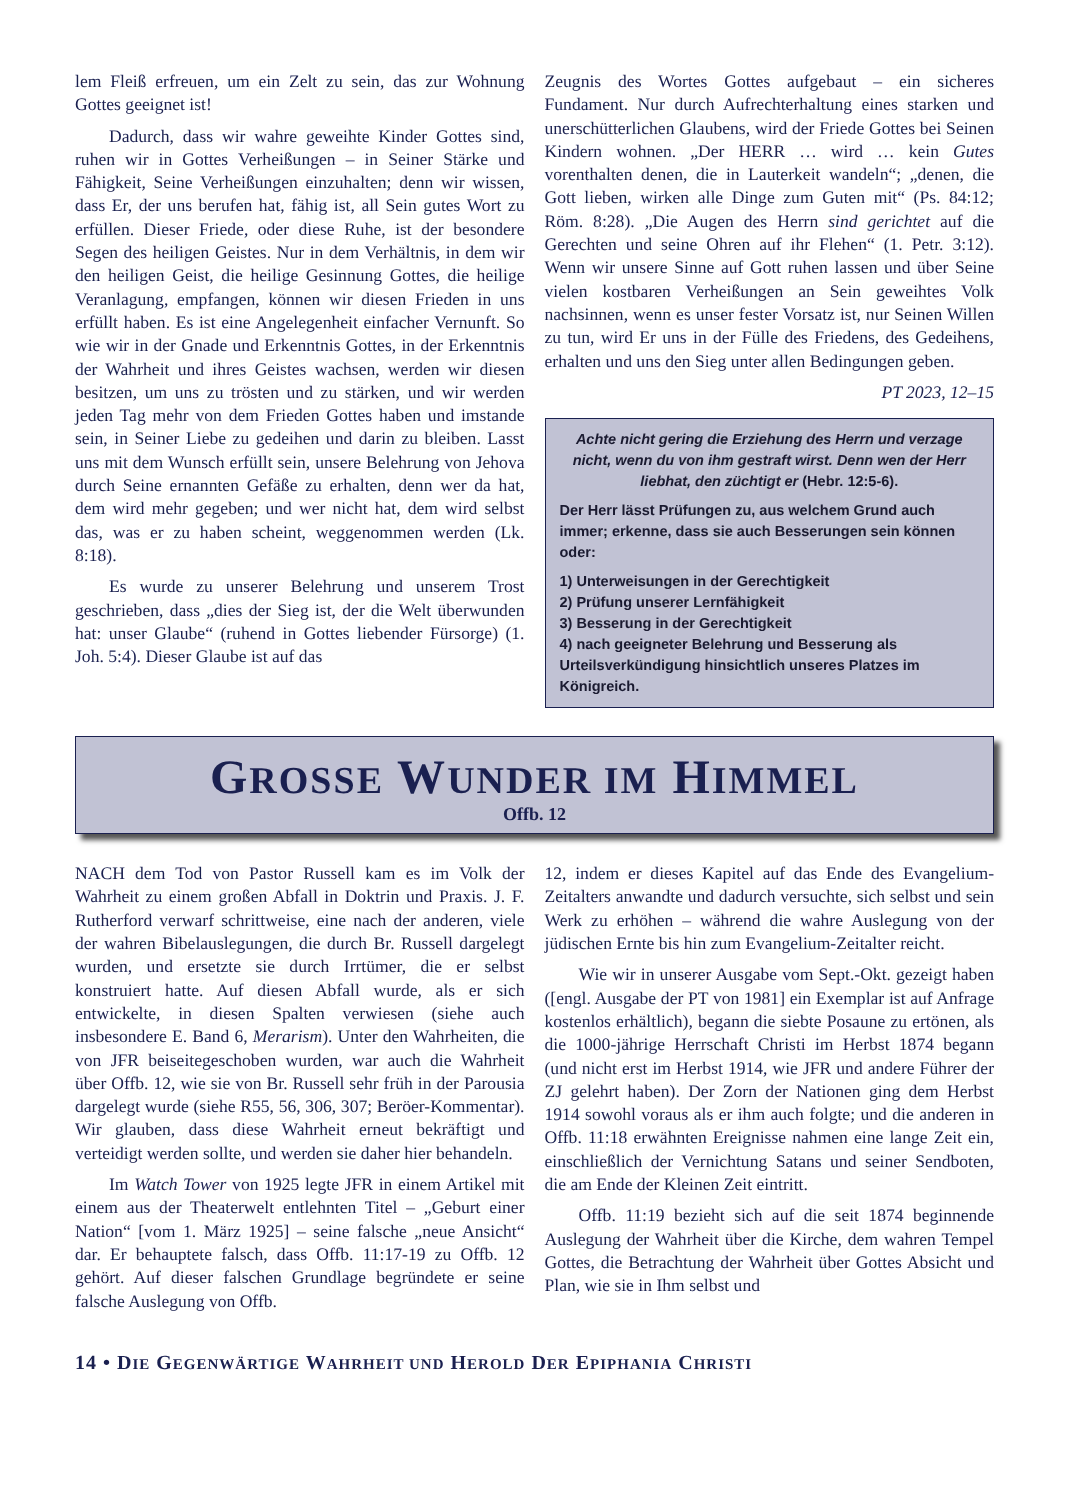lem Fleiß erfreuen, um ein Zelt zu sein, das zur Wohnung Gottes geeignet ist!
Dadurch, dass wir wahre geweihte Kinder Gottes sind, ruhen wir in Gottes Verheißungen – in Seiner Stärke und Fähigkeit, Seine Verheißungen einzuhalten; denn wir wissen, dass Er, der uns berufen hat, fähig ist, all Sein gutes Wort zu erfüllen. Dieser Friede, oder diese Ruhe, ist der besondere Segen des heiligen Geistes. Nur in dem Verhältnis, in dem wir den heiligen Geist, die heilige Gesinnung Gottes, die heilige Veranlagung, empfangen, können wir diesen Frieden in uns erfüllt haben. Es ist eine Angelegenheit einfacher Vernunft. So wie wir in der Gnade und Erkenntnis Gottes, in der Erkenntnis der Wahrheit und ihres Geistes wachsen, werden wir diesen besitzen, um uns zu trösten und zu stärken, und wir werden jeden Tag mehr von dem Frieden Gottes haben und imstande sein, in Seiner Liebe zu gedeihen und darin zu bleiben. Lasst uns mit dem Wunsch erfüllt sein, unsere Belehrung von Jehova durch Seine ernannten Gefäße zu erhalten, denn wer da hat, dem wird mehr gegeben; und wer nicht hat, dem wird selbst das, was er zu haben scheint, weggenommen werden (Lk. 8:18).
Es wurde zu unserer Belehrung und unserem Trost geschrieben, dass „dies der Sieg ist, der die Welt überwunden hat: unser Glaube“ (ruhend in Gottes liebender Fürsorge) (1. Joh. 5:4). Dieser Glaube ist auf das
Zeugnis des Wortes Gottes aufgebaut – ein sicheres Fundament. Nur durch Aufrechterhaltung eines starken und unerschütterlichen Glaubens, wird der Friede Gottes bei Seinen Kindern wohnen. „Der HERR … wird … kein Gutes vorenthalten denen, die in Lauterkeit wandeln“; „denen, die Gott lieben, wirken alle Dinge zum Guten mit“ (Ps. 84:12; Röm. 8:28). „Die Augen des Herrn sind gerichtet auf die Gerechten und seine Ohren auf ihr Flehen“ (1. Petr. 3:12). Wenn wir unsere Sinne auf Gott ruhen lassen und über Seine vielen kostbaren Verheißungen an Sein geweihtes Volk nachsinnen, wenn es unser fester Vorsatz ist, nur Seinen Willen zu tun, wird Er uns in der Fülle des Friedens, des Gedeihens, erhalten und uns den Sieg unter allen Bedingungen geben.
PT 2023, 12–15
Achte nicht gering die Erziehung des Herrn und verzage nicht, wenn du von ihm gestraft wirst. Denn wen der Herr liebhat, den züchtigt er (Hebr. 12:5-6).
Der Herr lässt Prüfungen zu, aus welchem Grund auch immer; erkenne, dass sie auch Besserungen sein können oder:
1) Unterweisungen in der Gerechtigkeit
2) Prüfung unserer Lernfähigkeit
3) Besserung in der Gerechtigkeit
4) nach geeigneter Belehrung und Besserung als Urteilsverkündigung hinsichtlich unseres Platzes im Königreich.
GROSSE WUNDER IM HIMMEL
Offb. 12
NACH dem Tod von Pastor Russell kam es im Volk der Wahrheit zu einem großen Abfall in Doktrin und Praxis. J. F. Rutherford verwarf schrittweise, eine nach der anderen, viele der wahren Bibelauslegungen, die durch Br. Russell dargelegt wurden, und ersetzte sie durch Irrtümer, die er selbst konstruiert hatte. Auf diesen Abfall wurde, als er sich entwickelte, in diesen Spalten verwiesen (siehe auch insbesondere E. Band 6, Merarism). Unter den Wahrheiten, die von JFR beiseitegeschoben wurden, war auch die Wahrheit über Offb. 12, wie sie von Br. Russell sehr früh in der Parousia dargelegt wurde (siehe R55, 56, 306, 307; Beröer-Kommentar). Wir glauben, dass diese Wahrheit erneut bekräftigt und verteidigt werden sollte, und werden sie daher hier behandeln.
Im Watch Tower von 1925 legte JFR in einem Artikel mit einem aus der Theaterwelt entlehnten Titel – „Geburt einer Nation“ [vom 1. März 1925] – seine falsche „neue Ansicht“ dar. Er behauptete falsch, dass Offb. 11:17-19 zu Offb. 12 gehört. Auf dieser falschen Grundlage begründete er seine falsche Auslegung von Offb.
12, indem er dieses Kapitel auf das Ende des Evangelium-Zeitalters anwandte und dadurch versuchte, sich selbst und sein Werk zu erhöhen – während die wahre Auslegung von der jüdischen Ernte bis hin zum Evangelium-Zeitalter reicht.
Wie wir in unserer Ausgabe vom Sept.-Okt. gezeigt haben ([engl. Ausgabe der PT von 1981] ein Exemplar ist auf Anfrage kostenlos erhältlich), begann die siebte Posaune zu ertönen, als die 1000-jährige Herrschaft Christi im Herbst 1874 begann (und nicht erst im Herbst 1914, wie JFR und andere Führer der ZJ gelehrt haben). Der Zorn der Nationen ging dem Herbst 1914 sowohl voraus als er ihm auch folgte; und die anderen in Offb. 11:18 erwähnten Ereignisse nahmen eine lange Zeit ein, einschließlich der Vernichtung Satans und seiner Sendboten, die am Ende der Kleinen Zeit eintritt.
Offb. 11:19 bezieht sich auf die seit 1874 beginnende Auslegung der Wahrheit über die Kirche, dem wahren Tempel Gottes, die Betrachtung der Wahrheit über Gottes Absicht und Plan, wie sie in Ihm selbst und
14 • DIE GEGENWÄRTIGE WAHRHEIT UND HEROLD DER EPIPHANIA CHRISTI